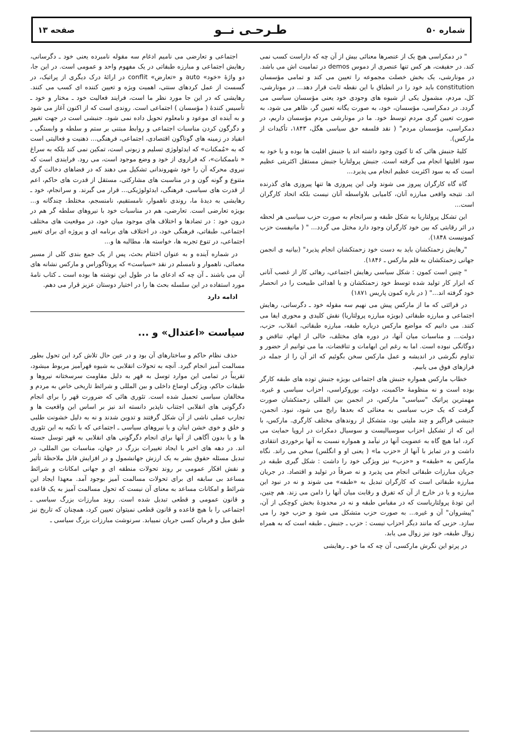شماره ۵۰ طـرحـی نــو صفحه ۱۳
" در دمکراسی هیچ یک از عنصرها معنائی بیش از آن چه که داراست کسب نمی کند. در حقیقت، هر کس تنها عنصری از دموس demos در تمامیت اش می باشد. در مونارشی، یک بخش خصلت مجموعه را تعیین می کند و تمامی مؤسسان constitution باید خود را در انطباق با این نقطه ثابت قرار دهد... در مونارشی، کل، مردم، مشمول یکی از شیوه های وجودی خود یعنی مؤسسان سیاسی می گردد. در دمکراسی، مؤسسان، خود، به صورت یگانه تعیین گر، ظاهر می شود، به صورت تعیین گری مردم توسط خود. ما در مونارشی مردم مؤسسان داریم، در دمکراسی، مؤسسان مردم" ( نقد فلسفه حق سیاسی هگل، ۱۸۴۳، تأکیدات از مارکس).
کلیهٔ جنبش هائی که تا کنون وجود داشته اند یا جنبش اقلیت ها بوده و یا خود به سود اقلیتها انجام می گرفته است. جنبش پرولتاریا جنبش مستقل اکثریتی عظیم است که به سود اکثریت عظیم انجام می پذیرد...
گاه گاه کارگران پیروز می شوند ولی این پیروزی ها تنها پیروزی های گذرنده اند. نتیجه واقعی مبارزه آنان، کامیابی بلاواسطه آنان نیست بلکه اتحاد کارگران است...
این تشکل پرولتاریا به شکل طبقه و سرانجام به صورت حزب سیاسی هر لحظه در اثر رقابتی که بین خود کارگران وجود دارد مختل می گردد... " ( مانیفست حزب کمونیست ۱۸۴۸).
"رهایش زحمتکشان باید به دست خود زحمتکشان انجام پذیرد" (بیانیه ی انجمن جهانی زحمتکشان به قلم مارکس ـ ۱۸۴۶).
" چنین است کمون : شکل سیاسی رهایش اجتماعی، رهائی کار از غصب آنانی که ابزار کار تولید شده توسط خود زحمتکشان و یا اهدائی طبیعت را در انحصار خود گرفته اند..." ( در باره کمون پاریس ۱۸۷۱)
در قرائتی که ما از مارکس پیش می نهیم سه مقوله خود ـ دگرسانی، رهایش اجتماعی و مبارزه طبقاتی (بویژه مبارزه پرولتاریا) نقش کلیدی و محوری ایفا می کنند. می دانیم که مواضع مارکس درباره طبقه، مبارزه طبقاتی، انقلاب، حزب، دولت... و مناسبات میان آنها، در دوره های مختلف، خالی از ابهام، تناقض و دوگانگی نبوده است. اما به رغم این ابهامات و تناقضات، ما می توانیم از حضور و تداوم نگرشی در اندیشه و عمل مارکس سخن بگوئیم که اثر آن را از جمله در فرازهای فوق می یابیم.
خطاب مارکس همواره جنبش های اجتماعی بویژه جنبش توده های طبقه کارگر بوده است و نه منظومهٔ حاکمیت، دولت، بوروکراسی، احزاب سیاسی و غیره. مهمترین پراتیک "سیاسی" مارکس، در انجمن بین المللی زحمتکشان صورت گرفت که یک حزب سیاسی به معنائی که بعدها رایج می شود، نبود. انجمن، جنبشی فراگیر و چند ملیتی بود، متشکل از روندهای مختلف کارگری. مارکس، با این که از تشکیل احزاب سوسیالیست و سوسیال دمکرات در اروپا حمایت می کرد، اما هیچ گاه به عضویت آنها در نیآمد و همواره نسبت به آنها برخوردی انتقادی داشت و در تمایز با آنها از «حزب ما» ( یعنی او و انگلس) سخن می راند. نگاه مارکس به «طبقه» و «حزب» نیز ویژگی خود را داشت : شکل گیری طبقه در جریان مبارزات طبقاتی انجام می پذیرد و نه صرفاً در تولید و اقتصاد. در جریان مبارزه طبقاتی است که کارگران تبدیل به «طبقه» می شوند و نه در نبود این مبارزه و یا در خارج از آن که تفرق و رقابت میان آنها را دامن می زند. هم چنین، این تودهٔ پرولتاریاست که در مقیاس طبقه و نه در محدودهٔ بخش کوچکی از آن، "پیشروان" آن و غیره... به صورت حزب متشکل می شود و حزب خود را می سازد. حزبی که مانند دیگر احزاب نیست : حزب ـ جنبش ـ طبقه است که به همراه زوال طبقه، خود نیز زوال می یابد.
در پرتو این نگرش مارکسی، آن چه که ما خو ـ رهایشی
اجتماعی و تعارضی می نامیم ادغام سه مقوله نامبرده یعنی خود ـ دگرسانی، رهایش اجتماعی و مبارزه طبقاتی در یک مفهوم واحد و عمومی است. در این جا، دو واژهٔ «خود» auto و «تعارض» conflit در ارائهٔ درک دیگری از پراتیک، در گسست از عمل کردهای سنتی، اهمیت ویژه و تعیین کننده ای کسب می کنند. رهایشی که در این جا مورد نظر ما است، فرایند فعالیت خود ـ مختار و خود ـ تأسیس کنندهٔ ( مؤسسان ) اجتماعی است. روندی است که از اکنون آغاز می شود و به آینده ای موعود و نامعلوم تحویل داده نمی شود. جنبشی است در جهت تغییر و دگرگون کردن مناسبات اجتماعی و روابط مبتنی بر ستم و سلطه و وابستگی ـ انقیاد در زمینه های گوناگون اقتصادی، اجتماعی، فرهنگی... ذهنیت و فعالیتی است که به «مُمکنات» که ایدئولوژی تسلیم و زبونی است، تمکین نمی کند بلکه به سراغ « ناممکنات»، که فراروی از خود و وضع موجود است، می رود. فرایندی است که نیروی محرکه آن را خود شهروندانی تشکیل می دهند که در فضاهای دخالت گری متنوع و گونه گون و در مناسبت های مشارکتی، مستقل از قدرت های حاکم، اعم از قدرت های سیاسی، فرهنگی، ایدئولوژیکی... قرار می گیرند. و سرانجام، خود ـ رهایشی به دیدهٔ ما، روندی ناهموار، نامستقیم، نامنسجم، مختلط، چندگانه و... بویژه تعارضی است. تعارضی، هم در مناسبات خود با نیروهای سلطه گر هم در درون خود : در تضادها و اختلاف های موجود میان خود، در موقعیت های مختلف اجتماعی، طبقاتی، فرهنگی خود، در اختلاف های برنامه ای و پروژه ای برای تغییر اجتماعی، در تنوع تجربه ها، خواسته ها، مطالبه ها و...
در شماره آینده و به عنوان اختتام بحث، پس از یک جمع بندی کلی از مسیر معمائی، ناهموار و نامسلم در نقد «سیاست» که پروتاگوراس و مارکس نشانه های آن می باشند ـ آن چه که ادعای ما در طول این نوشته ها بوده است ـ کتاب نامهٔ مورد استفاده در این سلسله بحث ها را در اختیار دوستان عزیز قرار می دهم.
ادامه دارد
سیاست «اعتدال» و ...
حذف نظام حاکم و ساختارهای آن بود و در عین حال تلاش کرد این تحول بطور مسالمت آمیز انجام گیرد. آنچه به تحولات انقلابی به شیوه قهرآمیز مربوط میشود، تقریباً در تمامی این موارد توسل به قهر به دلیل مقاومت سرسختانه نیروها و طبقات حاکم، ویژگی اوضاع داخلی و بین المللی و شرائط تاریخی خاص به مردم و مخالفان سیاسی تحمیل شده است. تئوری هائی که ضرورت قهر را برای انجام دگرگونی های انقلابی اجتناب ناپذیر دانسته اند نیز بر اساس این واقعیت ها و تجارب عملی ناشی از آن شکل گرفتند و تدوین شدند و نه به دلیل خشونت طلبی و خلق و خوی خشن اینان و یا نیروهای سیاسی ـ اجتماعی که با تکیه به این تئوری ها و یا بدون آگاهی از آنها برای انجام دگرگونی های انقلابی به قهر توسل جسته اند. در دهه های اخیر با ایجاد تغییرات بزرگ در جهان، مناسبات بین المللی، در تبدیل مسئله حقوق بشر به یک ارزش جهانشمول و در افزایش قابل ملاحظهٔ تأثیر و نقش افکار عمومی بر روند تحولات منطقه ای و جهانی امکانات و شرائط مساعد بی سابقه ای برای تحولات مسالمت آمیز بوجود آمد. معهذا ایجاد این شرائط و امکانات مساعد به معنای آن نیست که تحول مسالمت آمیز به یک قاعده و قانون عمومی و قطعی تبدیل شده است. روند مبارزات بزرگ سیاسی ـ اجتماعی را با هیچ قاعده و قانون قطعی نمیتوان تعیین کرد، همچنان که تاریخ نیز طبق میل و فرمان کسی جریان نمییابد. سرنوشت مبارزات بزرگ سیاسی ـ